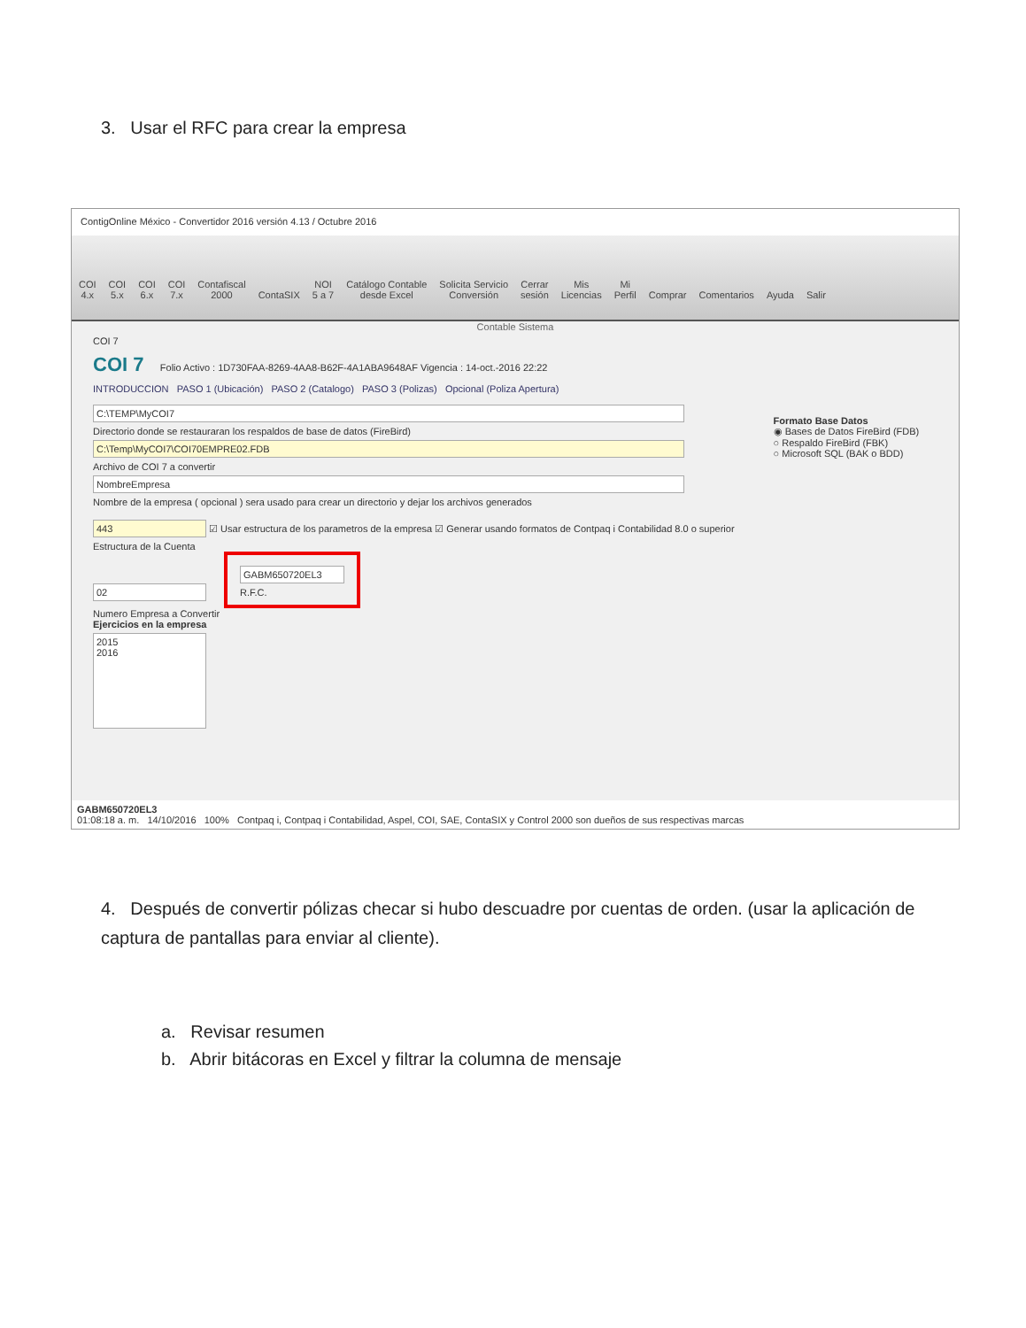3. Usar el RFC para crear la empresa
ContigOnline México - Convertidor 2016 versión 4.13 / Octubre 2016
COI
4.x
COI
5.x
COI
6.x
COI
7.x
Contafiscal
2000
ContaSIX
NOI
5 a 7
Catálogo Contable
desde Excel
Solicita Servicio
Conversión
Cerrar
sesión
Mis
Licencias
Mi
Perfil
Comprar
Comentarios
Ayuda
Salir
Contable Sistema
COI 7
COI 7 Folio Activo : 1D730FAA-8269-4AA8-B62F-4A1ABA9648AF Vigencia : 14-oct.-2016 22:22
INTRODUCCION PASO 1 (Ubicación) PASO 2 (Catalogo) PASO 3 (Polizas) Opcional (Poliza Apertura)
C:\TEMP\MyCOI7
Directorio donde se restauraran los respaldos de base de datos (FireBird)
C:\Temp\MyCOI7\COI70EMPRE02.FDB
Archivo de COI 7 a convertir
NombreEmpresa
Nombre de la empresa ( opcional ) sera usado para crear un directorio y dejar los archivos generados
443 ☑ Usar estructura de los parametros de la empresa ☑ Generar usando formatos de Contpaq i Contabilidad 8.0 o superior
Estructura de la Cuenta
02 GABM650720EL3
R.F.C.
Numero Empresa a Convertir
Ejercicios en la empresa
2015
2016
Formato Base Datos
◉ Bases de Datos FireBird (FDB)
○ Respaldo FireBird (FBK)
○ Microsoft SQL (BAK o BDD)
GABM650720EL3
01:08:18 a. m. 14/10/2016 100% Contpaq i, Contpaq i Contabilidad, Aspel, COI, SAE, ContaSIX y Control 2000 son dueños de sus respectivas marcas
4. Después de convertir pólizas checar si hubo descuadre por cuentas de orden. (usar la aplicación de captura de pantallas para enviar al cliente).
a. Revisar resumen
b. Abrir bitácoras en Excel y filtrar la columna de mensaje